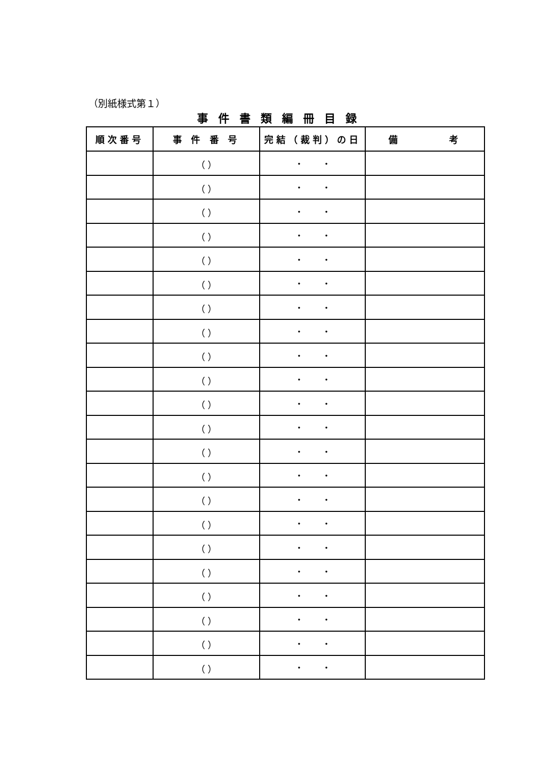（別紙様式第１）
事件書類編冊目録
| 順次番号 | 事 件 番 号 | 完結（裁判）の日 | 備 考 |
| --- | --- | --- | --- |
| | （ ） | ・ ・ | |
| | （ ） | ・ ・ | |
| | （ ） | ・ ・ | |
| | （ ） | ・ ・ | |
| | （ ） | ・ ・ | |
| | （ ） | ・ ・ | |
| | （ ） | ・ ・ | |
| | （ ） | ・ ・ | |
| | （ ） | ・ ・ | |
| | （ ） | ・ ・ | |
| | （ ） | ・ ・ | |
| | （ ） | ・ ・ | |
| | （ ） | ・ ・ | |
| | （ ） | ・ ・ | |
| | （ ） | ・ ・ | |
| | （ ） | ・ ・ | |
| | （ ） | ・ ・ | |
| | （ ） | ・ ・ | |
| | （ ） | ・ ・ | |
| | （ ） | ・ ・ | |
| | （ ） | ・ ・ | |
| | （ ） | ・ ・ | |